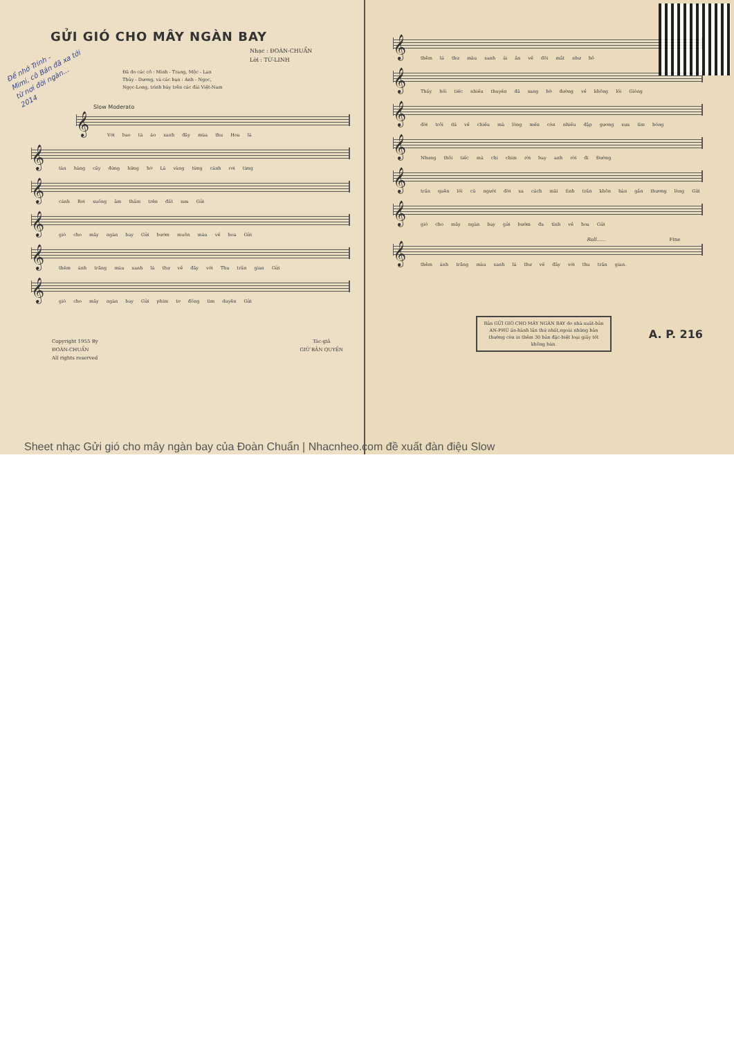GỬI GIÓ CHO MÂY NGÀN BAY
Nhạc : ĐOÀN-CHUẨN
Lời : TỪ-LINH
Đã do các cô : Minh - Trang, Mộc - Lan
Thủy - Dương, và các bạn : Anh - Ngọc,
Ngọc-Long, trình bày trên các đài Việt-Nam
Để nhớ Trinh -
Mimi, cô Bản đã xa tới
từ nơi đời ngàn...
2014
Slow Moderato
𝄞
Với bao tà áo xanh đây mùa thu Hoa lá
𝄞
tàn hàng cây đứng hững hờ Lá vàng từng cánh rơi từng
𝄞
cánh Rơi xuống âm thầm trên đất xưa Gửi
𝄞
gió cho mây ngàn bay Gửi bướm muôn màu về hoa Gửi
𝄞
thêm ánh trăng màu xanh lá thư về đây với Thu trần gian Gửi
𝄞
gió cho mây ngàn bay Gửi phím tơ đồng tìm duyên Gửi
Copyright 1955 By
ĐOÀN-CHUẨN
All rights reserved
Tác-giả
GIỮ BẢN QUYỀN
𝄞
thêm lá thư màu xanh ái ân về đôi mắt như hồ
𝄞
Thấy hối tiếc nhiều thuyền đã sang bờ đường về không lối Giòng
𝄞
đời trôi dã về chiều mà lòng mến còn nhiều đập gương xưa tìm bóng
𝄞
Nhưng thôi tiếc mà chi chim rời bay anh rời đi Đường
𝄞
trần quên lối cũ người đời xa cách mãi tình trần khôn hàn gắn thương lòng Gửi
𝄞
gió cho mây ngàn bay gửi bướm đa tình về hoa Gửi
Roll...... Fine
𝄞
thêm ánh trăng màu xanh lá thư về đây với thu trần gian.
Bản GỬI GIÓ CHO MÂY NGÀN BAY do nhà xuất-bản AN-PHÚ ấn-hành lần thứ nhất,ngoài những bản thường còn in thêm 30 bản đặc-biệt loại giấy tốt không bán.
A. P. 216
Sheet nhạc Gửi gió cho mây ngàn bay của Đoàn Chuẩn | Nhacnheo.com đề xuất đàn điệu Slow